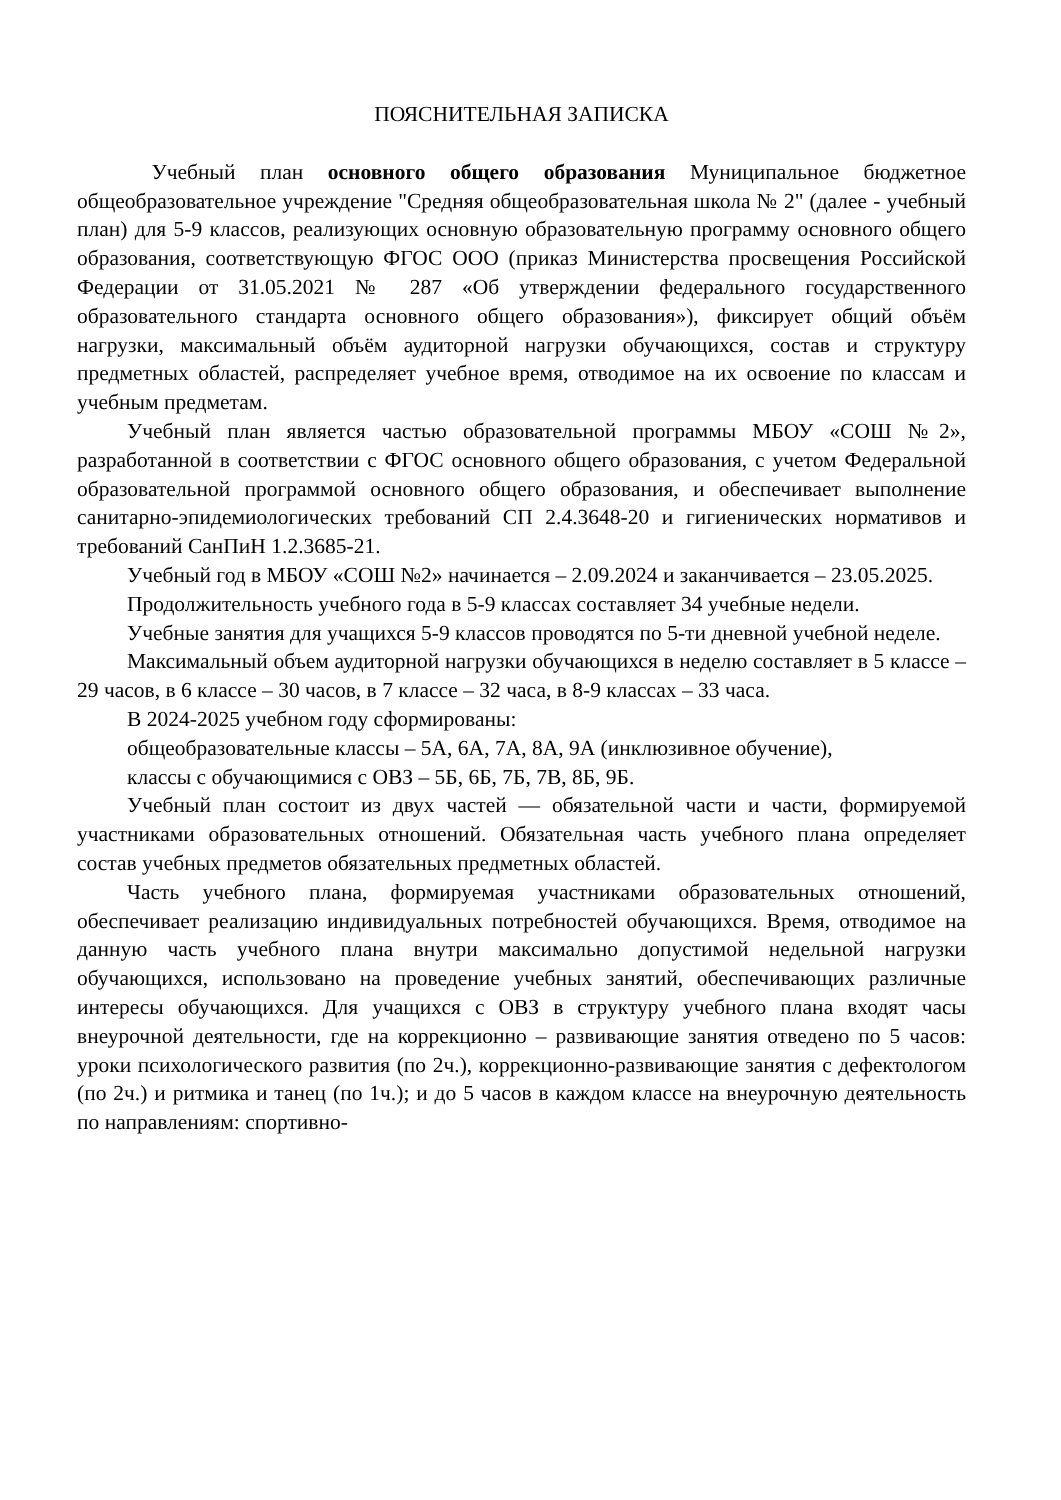ПОЯСНИТЕЛЬНАЯ ЗАПИСКА
Учебный план основного общего образования Муниципальное бюджетное общеобразовательное учреждение "Средняя общеобразовательная школа № 2" (далее - учебный план) для 5-9 классов, реализующих основную образовательную программу основного общего образования, соответствующую ФГОС ООО (приказ Министерства просвещения Российской Федерации от 31.05.2021 № 287 «Об утверждении федерального государственного образовательного стандарта основного общего образования»), фиксирует общий объём нагрузки, максимальный объём аудиторной нагрузки обучающихся, состав и структуру предметных областей, распределяет учебное время, отводимое на их освоение по классам и учебным предметам.
Учебный план является частью образовательной программы МБОУ «СОШ №2», разработанной в соответствии с ФГОС основного общего образования, с учетом Федеральной образовательной программой основного общего образования, и обеспечивает выполнение санитарно-эпидемиологических требований СП 2.4.3648-20 и гигиенических нормативов и требований СанПиН 1.2.3685-21.
Учебный год в МБОУ «СОШ №2» начинается – 2.09.2024 и заканчивается – 23.05.2025.
Продолжительность учебного года в 5-9 классах составляет 34 учебные недели.
Учебные занятия для учащихся 5-9 классов проводятся по 5-ти дневной учебной неделе.
Максимальный объем аудиторной нагрузки обучающихся в неделю составляет в 5 классе – 29 часов, в 6 классе – 30 часов, в 7 классе – 32 часа, в 8-9 классах – 33 часа.
В 2024-2025 учебном году сформированы:
общеобразовательные классы – 5А, 6А, 7А, 8А, 9А (инклюзивное обучение),
классы с обучающимися с ОВЗ – 5Б, 6Б, 7Б, 7В, 8Б, 9Б.
Учебный план состоит из двух частей — обязательной части и части, формируемой участниками образовательных отношений. Обязательная часть учебного плана определяет состав учебных предметов обязательных предметных областей.
Часть учебного плана, формируемая участниками образовательных отношений, обеспечивает реализацию индивидуальных потребностей обучающихся. Время, отводимое на данную часть учебного плана внутри максимально допустимой недельной нагрузки обучающихся, использовано на проведение учебных занятий, обеспечивающих различные интересы обучающихся. Для учащихся с ОВЗ в структуру учебного плана входят часы внеурочной деятельности, где на коррекционно – развивающие занятия отведено по 5 часов: уроки психологического развития (по 2ч.), коррекционно-развивающие занятия с дефектологом (по 2ч.) и ритмика и танец (по 1ч.); и до 5 часов в каждом классе на внеурочную деятельность по направлениям: спортивно-